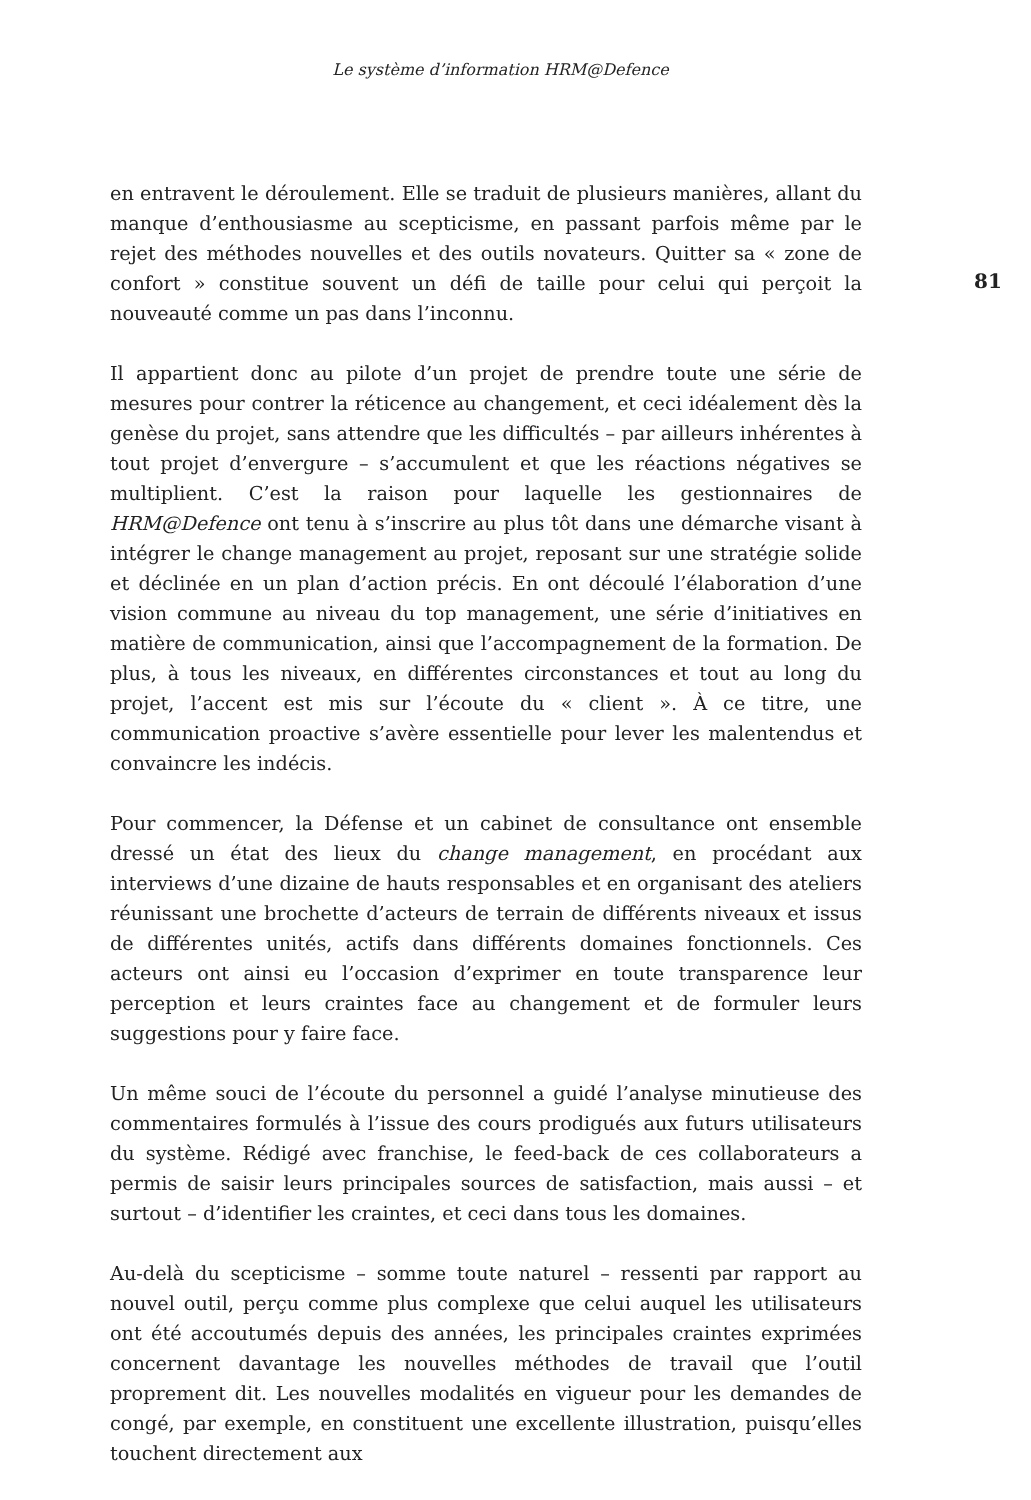Le système d’information HRM@Defence
en entravent le déroulement. Elle se traduit de plusieurs manières, allant du manque d’enthousiasme au scepticisme, en passant parfois même par le rejet des méthodes nouvelles et des outils novateurs. Quitter sa « zone de confort » constitue souvent un défi de taille pour celui qui perçoit la nouveauté comme un pas dans l’inconnu.
Il appartient donc au pilote d’un projet de prendre toute une série de mesures pour contrer la réticence au changement, et ceci idéalement dès la genèse du projet, sans attendre que les difficultés – par ailleurs inhérentes à tout projet d’envergure – s’accumulent et que les réactions négatives se multiplient. C’est la raison pour laquelle les gestionnaires de HRM@Defence ont tenu à s’inscrire au plus tôt dans une démarche visant à intégrer le change management au projet, reposant sur une stratégie solide et déclinée en un plan d’action précis. En ont découlé l’élaboration d’une vision commune au niveau du top management, une série d’initiatives en matière de communication, ainsi que l’accompagnement de la formation. De plus, à tous les niveaux, en différentes circonstances et tout au long du projet, l’accent est mis sur l’écoute du « client ». À ce titre, une communication proactive s’avère essentielle pour lever les malentendus et convaincre les indécis.
Pour commencer, la Défense et un cabinet de consultance ont ensemble dressé un état des lieux du change management, en procédant aux interviews d’une dizaine de hauts responsables et en organisant des ateliers réunissant une brochette d’acteurs de terrain de différents niveaux et issus de différentes unités, actifs dans différents domaines fonctionnels. Ces acteurs ont ainsi eu l’occasion d’exprimer en toute transparence leur perception et leurs craintes face au changement et de formuler leurs suggestions pour y faire face.
Un même souci de l’écoute du personnel a guidé l’analyse minutieuse des commentaires formulés à l’issue des cours prodigués aux futurs utilisateurs du système. Rédigé avec franchise, le feed-back de ces collaborateurs a permis de saisir leurs principales sources de satisfaction, mais aussi – et surtout – d’identifier les craintes, et ceci dans tous les domaines.
Au-delà du scepticisme – somme toute naturel – ressenti par rapport au nouvel outil, perçu comme plus complexe que celui auquel les utilisateurs ont été accoutumés depuis des années, les principales craintes exprimées concernent davantage les nouvelles méthodes de travail que l’outil proprement dit. Les nouvelles modalités en vigueur pour les demandes de congé, par exemple, en constituent une excellente illustration, puisqu’elles touchent directement aux
81